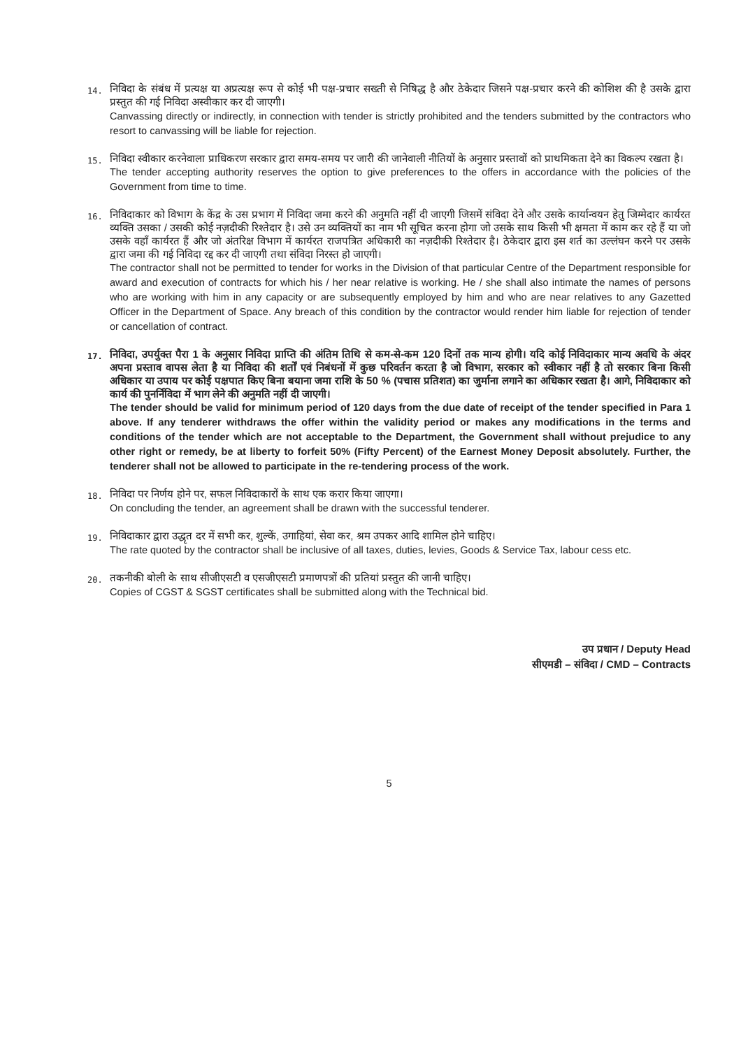14.
निविदा के संबंध में प्रत्यक्ष या अप्रत्यक्ष रूप से कोई भी पक्ष-प्रचार सख्ती से निषिद्ध है और ठेकेदार जिसने पक्ष-प्रचार करने की कोशिश की है उसके द्वारा प्रस्तुत की गई निविदा अस्वीकार कर दी जाएगी।
Canvassing directly or indirectly, in connection with tender is strictly prohibited and the tenders submitted by the contractors who resort to canvassing will be liable for rejection.
15.
निविदा स्वीकार करनेवाला प्राधिकरण सरकार द्वारा समय-समय पर जारी की जानेवाली नीतियों के अनुसार प्रस्तावों को प्राथमिकता देने का विकल्प रखता है।
The tender accepting authority reserves the option to give preferences to the offers in accordance with the policies of the Government from time to time.
16.
निविदाकार को विभाग के केंद्र के उस प्रभाग में निविदा जमा करने की अनुमति नहीं दी जाएगी जिसमें संविदा देने और उसके कार्यान्वयन हेतु जिम्मेदार कार्यरत व्यक्ति उसका / उसकी कोई नज़दीकी रिश्तेदार है। उसे उन व्यक्तियों का नाम भी सूचित करना होगा जो उसके साथ किसी भी क्षमता में काम कर रहे हैं या जो उसके वहाँ कार्यरत हैं और जो अंतरिक्ष विभाग में कार्यरत राजपत्रित अधिकारी का नज़दीकी रिश्तेदार है। ठेकेदार द्वारा इस शर्त का उल्लंघन करने पर उसके द्वारा जमा की गई निविदा रद्द कर दी जाएगी तथा संविदा निरस्त हो जाएगी।
The contractor shall not be permitted to tender for works in the Division of that particular Centre of the Department responsible for award and execution of contracts for which his / her near relative is working. He / she shall also intimate the names of persons who are working with him in any capacity or are subsequently employed by him and who are near relatives to any Gazetted Officer in the Department of Space. Any breach of this condition by the contractor would render him liable for rejection of tender or cancellation of contract.
17.
निविदा, उपर्युक्त पैरा 1 के अनुसार निविदा प्राप्ति की अंतिम तिथि से कम-से-कम 120 दिनों तक मान्य होगी। यदि कोई निविदाकार मान्य अवधि के अंदर अपना प्रस्ताव वापस लेता है या निविदा की शर्तों एवं निबंधनों में कुछ परिवर्तन करता है जो विभाग, सरकार को स्वीकार नहीं है तो सरकार बिना किसी अधिकार या उपाय पर कोई पक्षपात किए बिना बयाना जमा राशि के 50 % (पचास प्रतिशत) का जुर्माना लगाने का अधिकार रखता है। आगे, निविदाकार को कार्य की पुनर्निविदा में भाग लेने की अनुमति नहीं दी जाएगी।
The tender should be valid for minimum period of 120 days from the due date of receipt of the tender specified in Para 1 above. If any tenderer withdraws the offer within the validity period or makes any modifications in the terms and conditions of the tender which are not acceptable to the Department, the Government shall without prejudice to any other right or remedy, be at liberty to forfeit 50% (Fifty Percent) of the Earnest Money Deposit absolutely. Further, the tenderer shall not be allowed to participate in the re-tendering process of the work.
18.
निविदा पर निर्णय होने पर, सफल निविदाकारों के साथ एक करार किया जाएगा।
On concluding the tender, an agreement shall be drawn with the successful tenderer.
19.
निविदाकार द्वारा उद्धृत दर में सभी कर, शुल्कें, उगाहियां, सेवा कर, श्रम उपकर आदि शामिल होने चाहिए।
The rate quoted by the contractor shall be inclusive of all taxes, duties, levies, Goods & Service Tax, labour cess etc.
20.
तकनीकी बोली के साथ सीजीएसटी व एसजीएसटी प्रमाणपत्रों की प्रतियां प्रस्तुत की जानी चाहिए।
Copies of CGST & SGST certificates shall be submitted along with the Technical bid.
उप प्रधान / Deputy Head
सीएमडी – संविदा / CMD – Contracts
5